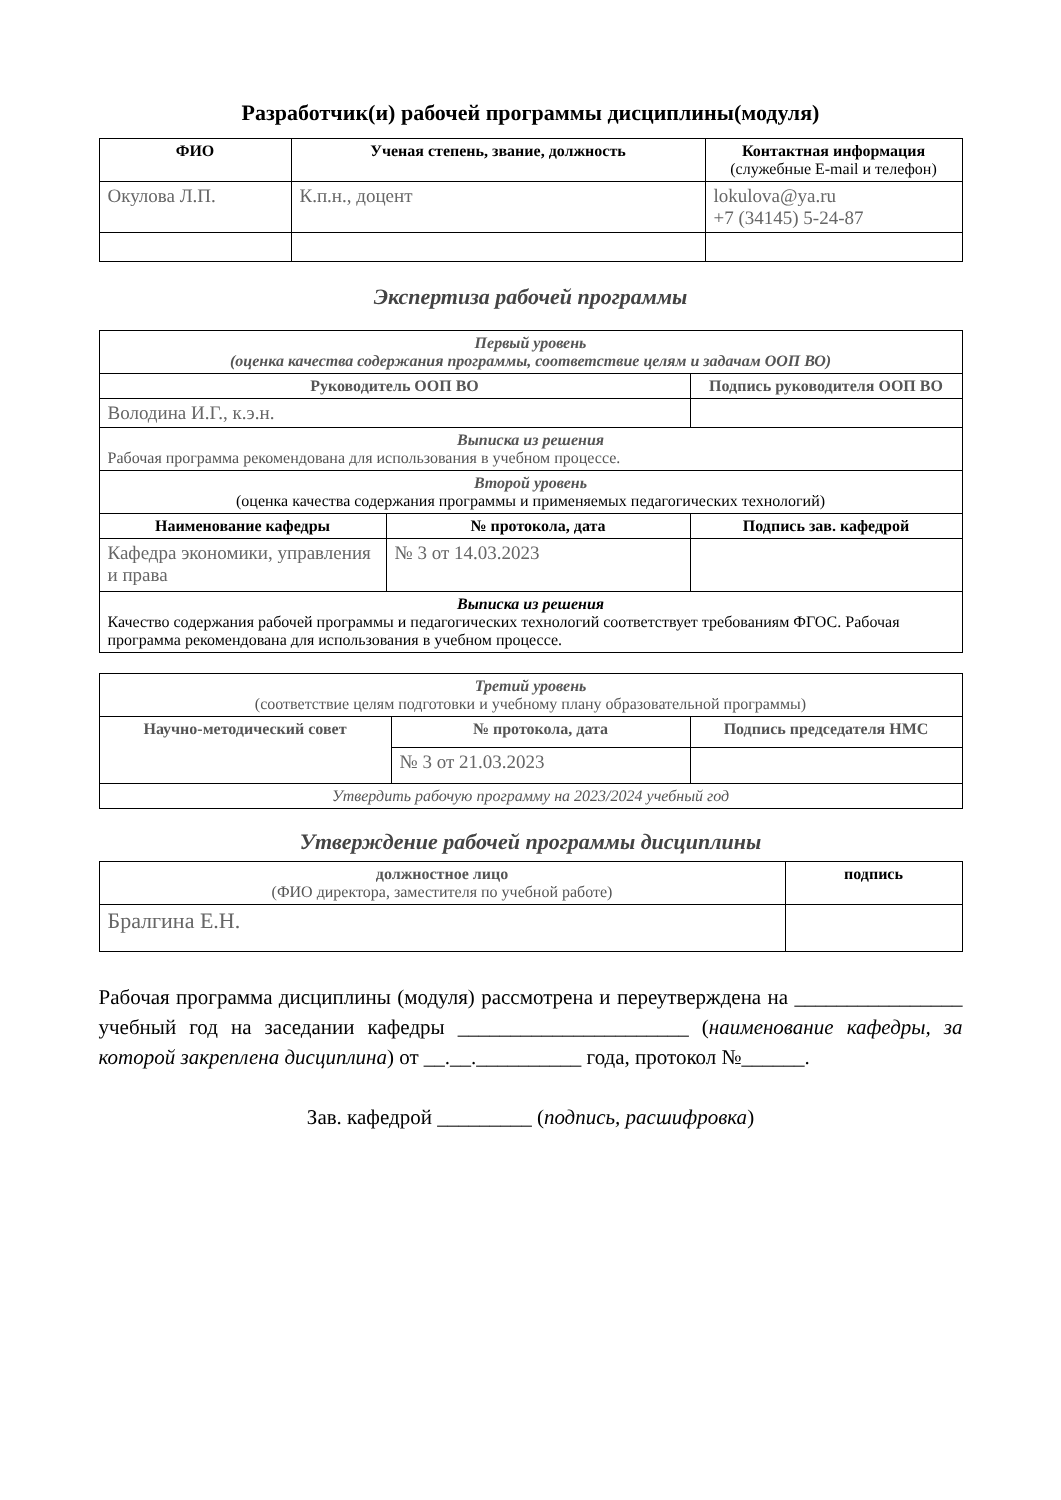Разработчик(и) рабочей программы дисциплины(модуля)
| ФИО | Ученая степень, звание, должность | Контактная информация (служебные E-mail и телефон) |
| --- | --- | --- |
| Окулова Л.П. | К.п.н., доцент | lokulova@ya.ru +7 (34145) 5-24-87 |
Экспертиза рабочей программы
| Первый уровень (оценка качества содержания программы, соответствие целям и задачам ООП ВО) | | |
| Руководитель ООП ВО | | Подпись руководителя ООП ВО |
| Володина И.Г., к.э.н. | | |
| Выписка из решения Рабочая программа рекомендована для использования в учебном процессе. | | |
| Второй уровень (оценка качества содержания программы и применяемых педагогических технологий) | | |
| Наименование кафедры | № протокола, дата | Подпись зав. кафедрой |
| Кафедра экономики, управления и права | № 3 от 14.03.2023 | |
| Выписка из решения Качество содержания рабочей программы и педагогических технологий соответствует требованиям ФГОС. Рабочая программа рекомендована для использования в учебном процессе. | | |
| Третий уровень (соответствие целям подготовки и учебному плану образовательной программы) | | |
| Научно-методический совет | № протокола, дата | Подпись председателя НМС |
| | № 3 от 21.03.2023 | |
| Утвердить рабочую программу на 2023/2024 учебный год | | |
Утверждение рабочей программы дисциплины
| должностное лицо (ФИО директора, заместителя по учебной работе) | подпись |
| Бралгина Е.Н. | |
Рабочая программа дисциплины (модуля) рассмотрена и переутверждена на ________________ учебный год на заседании кафедры ______________________ (наименование кафедры, за которой закреплена дисциплина) от __.__.__________ года, протокол №______.
Зав. кафедрой _________ (подпись, расшифровка)